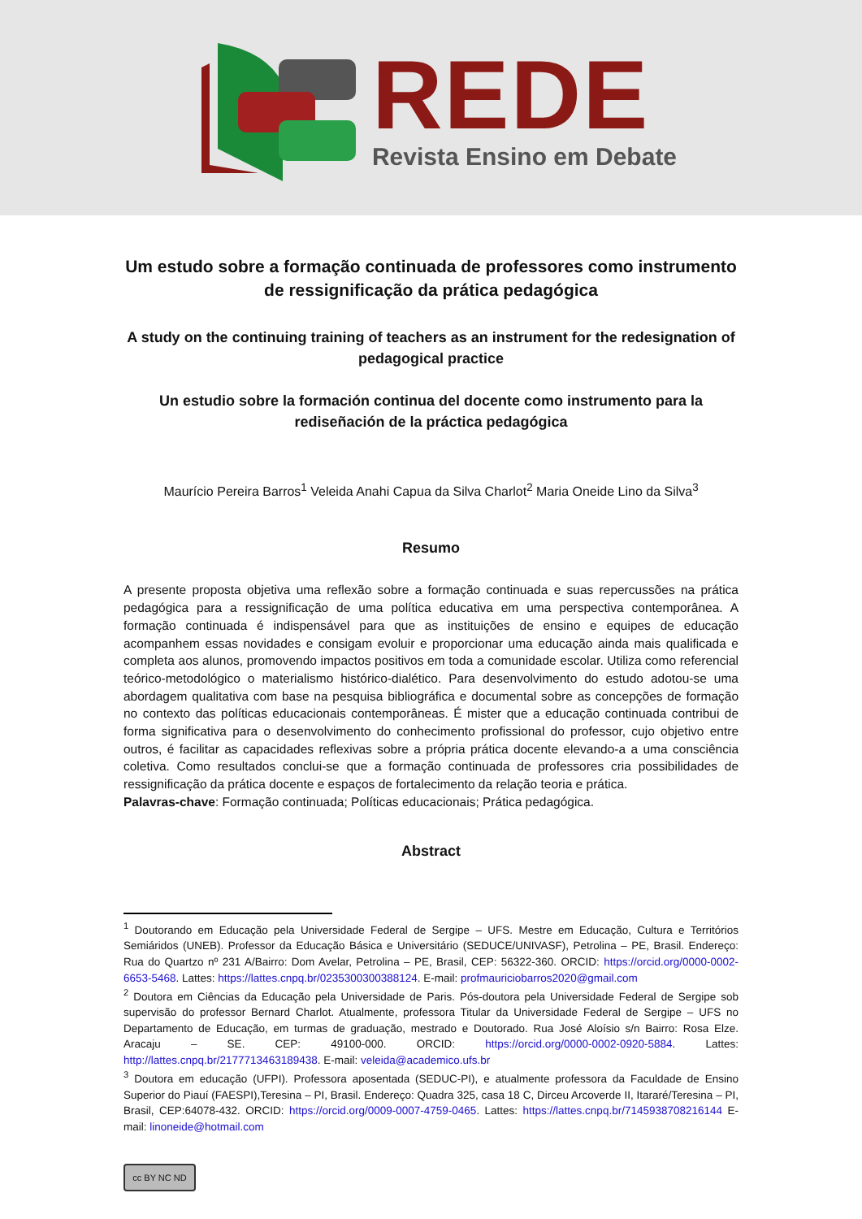REDE
Revista Ensino em Debate
Um estudo sobre a formação continuada de professores como instrumento de ressignificação da prática pedagógica
A study on the continuing training of teachers as an instrument for the redesignation of pedagogical practice
Un estudio sobre la formación continua del docente como instrumento para la rediseñación de la práctica pedagógica
Maurício Pereira Barros<sup>1</sup> Veleida Anahi Capua da Silva Charlot<sup>2</sup> Maria Oneide Lino da Silva<sup>3</sup>
Resumo
A presente proposta objetiva uma reflexão sobre a formação continuada e suas repercussões na prática pedagógica para a ressignificação de uma política educativa em uma perspectiva contemporânea. A formação continuada é indispensável para que as instituições de ensino e equipes de educação acompanhem essas novidades e consigam evoluir e proporcionar uma educação ainda mais qualificada e completa aos alunos, promovendo impactos positivos em toda a comunidade escolar. Utiliza como referencial teórico-metodológico o materialismo histórico-dialético. Para desenvolvimento do estudo adotou-se uma abordagem qualitativa com base na pesquisa bibliográfica e documental sobre as concepções de formação no contexto das políticas educacionais contemporâneas. É mister que a educação continuada contribui de forma significativa para o desenvolvimento do conhecimento profissional do professor, cujo objetivo entre outros, é facilitar as capacidades reflexivas sobre a própria prática docente elevando-a a uma consciência coletiva. Como resultados conclui-se que a formação continuada de professores cria possibilidades de ressignificação da prática docente e espaços de fortalecimento da relação teoria e prática.
Palavras-chave: Formação continuada; Políticas educacionais; Prática pedagógica.
Abstract
<sup>1</sup> Doutorando em Educação pela Universidade Federal de Sergipe – UFS. Mestre em Educação, Cultura e Territórios Semiáridos (UNEB). Professor da Educação Básica e Universitário (SEDUCE/UNIVASF), Petrolina – PE, Brasil. Endereço: Rua do Quartzo nº 231 A/Bairro: Dom Avelar, Petrolina – PE, Brasil, CEP: 56322-360. ORCID: https://orcid.org/0000-0002-6653-5468. Lattes: https://lattes.cnpq.br/0235300300388124. E-mail: profmauriciobarros2020@gmail.com
<sup>2</sup> Doutora em Ciências da Educação pela Universidade de Paris. Pós-doutora pela Universidade Federal de Sergipe sob supervisão do professor Bernard Charlot. Atualmente, professora Titular da Universidade Federal de Sergipe – UFS no Departamento de Educação, em turmas de graduação, mestrado e Doutorado. Rua José Aloísio s/n Bairro: Rosa Elze. Aracaju – SE. CEP: 49100-000. ORCID: https://orcid.org/0000-0002-0920-5884. Lattes: http://lattes.cnpq.br/2177713463189438. E-mail: veleida@academico.ufs.br
<sup>3</sup> Doutora em educação (UFPI). Professora aposentada (SEDUC-PI), e atualmente professora da Faculdade de Ensino Superior do Piauí (FAESPI),Teresina – PI, Brasil. Endereço: Quadra 325, casa 18 C, Dirceu Arcoverde II, Itararé/Teresina – PI, Brasil, CEP:64078-432. ORCID: https://orcid.org/0009-0007-4759-0465. Lattes: https://lattes.cnpq.br/7145938708216144 E-mail: linoneide@hotmail.com
cc BY NC ND